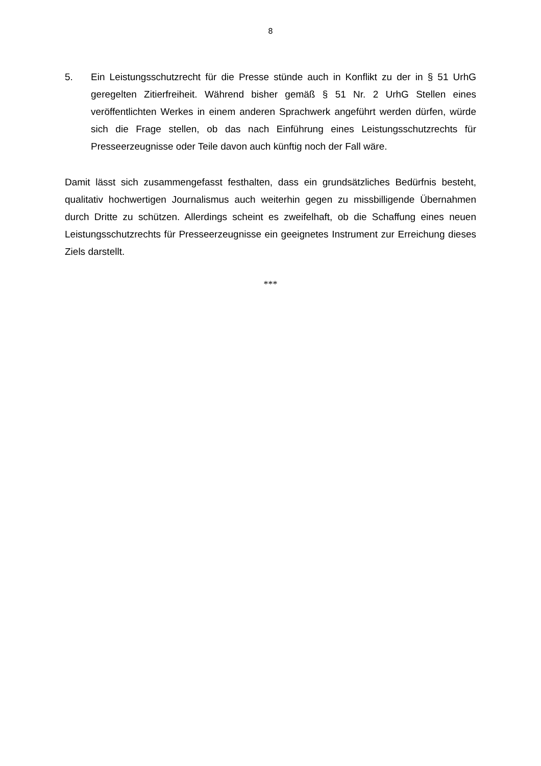8
5. Ein Leistungsschutzrecht für die Presse stünde auch in Konflikt zu der in § 51 UrhG geregelten Zitierfreiheit. Während bisher gemäß § 51 Nr. 2 UrhG Stellen eines veröffentlichten Werkes in einem anderen Sprachwerk angeführt werden dürfen, würde sich die Frage stellen, ob das nach Einführung eines Leistungsschutzrechts für Presseerzeugnisse oder Teile davon auch künftig noch der Fall wäre.
Damit lässt sich zusammengefasst festhalten, dass ein grundsätzliches Bedürfnis besteht, qualitativ hochwertigen Journalismus auch weiterhin gegen zu missbilligende Übernahmen durch Dritte zu schützen. Allerdings scheint es zweifelhaft, ob die Schaffung eines neuen Leistungsschutzrechts für Presseerzeugnisse ein geeignetes Instrument zur Erreichung dieses Ziels darstellt.
***